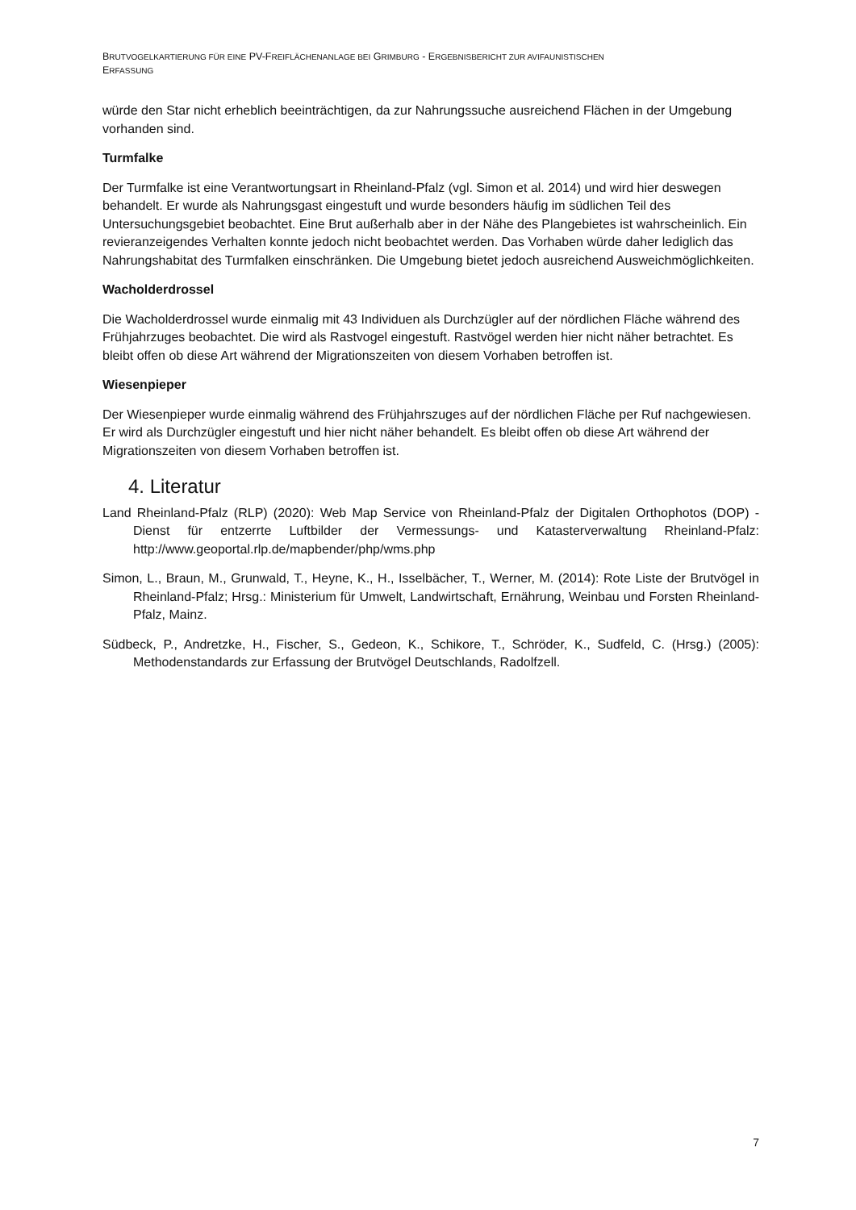BRUTVOGELKARTIERUNG FÜR EINE PV-FREIFLÄCHENANLAGE BEI GRIMBURG - ERGEBNISBERICHT ZUR AVIFAUNISTISCHEN
ERFASSUNG
würde den Star nicht erheblich beeinträchtigen, da zur Nahrungssuche ausreichend Flächen in der Umgebung vorhanden sind.
Turmfalke
Der Turmfalke ist eine Verantwortungsart in Rheinland-Pfalz (vgl. Simon et al. 2014) und wird hier deswegen behandelt. Er wurde als Nahrungsgast eingestuft und wurde besonders häufig im südlichen Teil des Untersuchungsgebiet beobachtet. Eine Brut außerhalb aber in der Nähe des Plangebietes ist wahrscheinlich. Ein revieranzeigendes Verhalten konnte jedoch nicht beobachtet werden. Das Vorhaben würde daher lediglich das Nahrungshabitat des Turmfalken einschränken. Die Umgebung bietet jedoch ausreichend Ausweichmöglichkeiten.
Wacholderdrossel
Die Wacholderdrossel wurde einmalig mit 43 Individuen als Durchzügler auf der nördlichen Fläche während des Frühjahrzuges beobachtet. Die wird als Rastvogel eingestuft. Rastvögel werden hier nicht näher betrachtet. Es bleibt offen ob diese Art während der Migrationszeiten von diesem Vorhaben betroffen ist.
Wiesenpieper
Der Wiesenpieper wurde einmalig während des Frühjahrszuges auf der nördlichen Fläche per Ruf nachgewiesen. Er wird als Durchzügler eingestuft und hier nicht näher behandelt. Es bleibt offen ob diese Art während der Migrationszeiten von diesem Vorhaben betroffen ist.
4. Literatur
Land Rheinland-Pfalz (RLP) (2020): Web Map Service von Rheinland-Pfalz der Digitalen Orthophotos (DOP) - Dienst für entzerrte Luftbilder der Vermessungs- und Katasterverwaltung Rheinland-Pfalz: http://www.geoportal.rlp.de/mapbender/php/wms.php
Simon, L., Braun, M., Grunwald, T., Heyne, K., H., Isselbächer, T., Werner, M. (2014): Rote Liste der Brutvögel in Rheinland-Pfalz; Hrsg.: Ministerium für Umwelt, Landwirtschaft, Ernährung, Weinbau und Forsten Rheinland-Pfalz, Mainz.
Südbeck, P., Andretzke, H., Fischer, S., Gedeon, K., Schikore, T., Schröder, K., Sudfeld, C. (Hrsg.) (2005): Methodenstandards zur Erfassung der Brutvögel Deutschlands, Radolfzell.
7